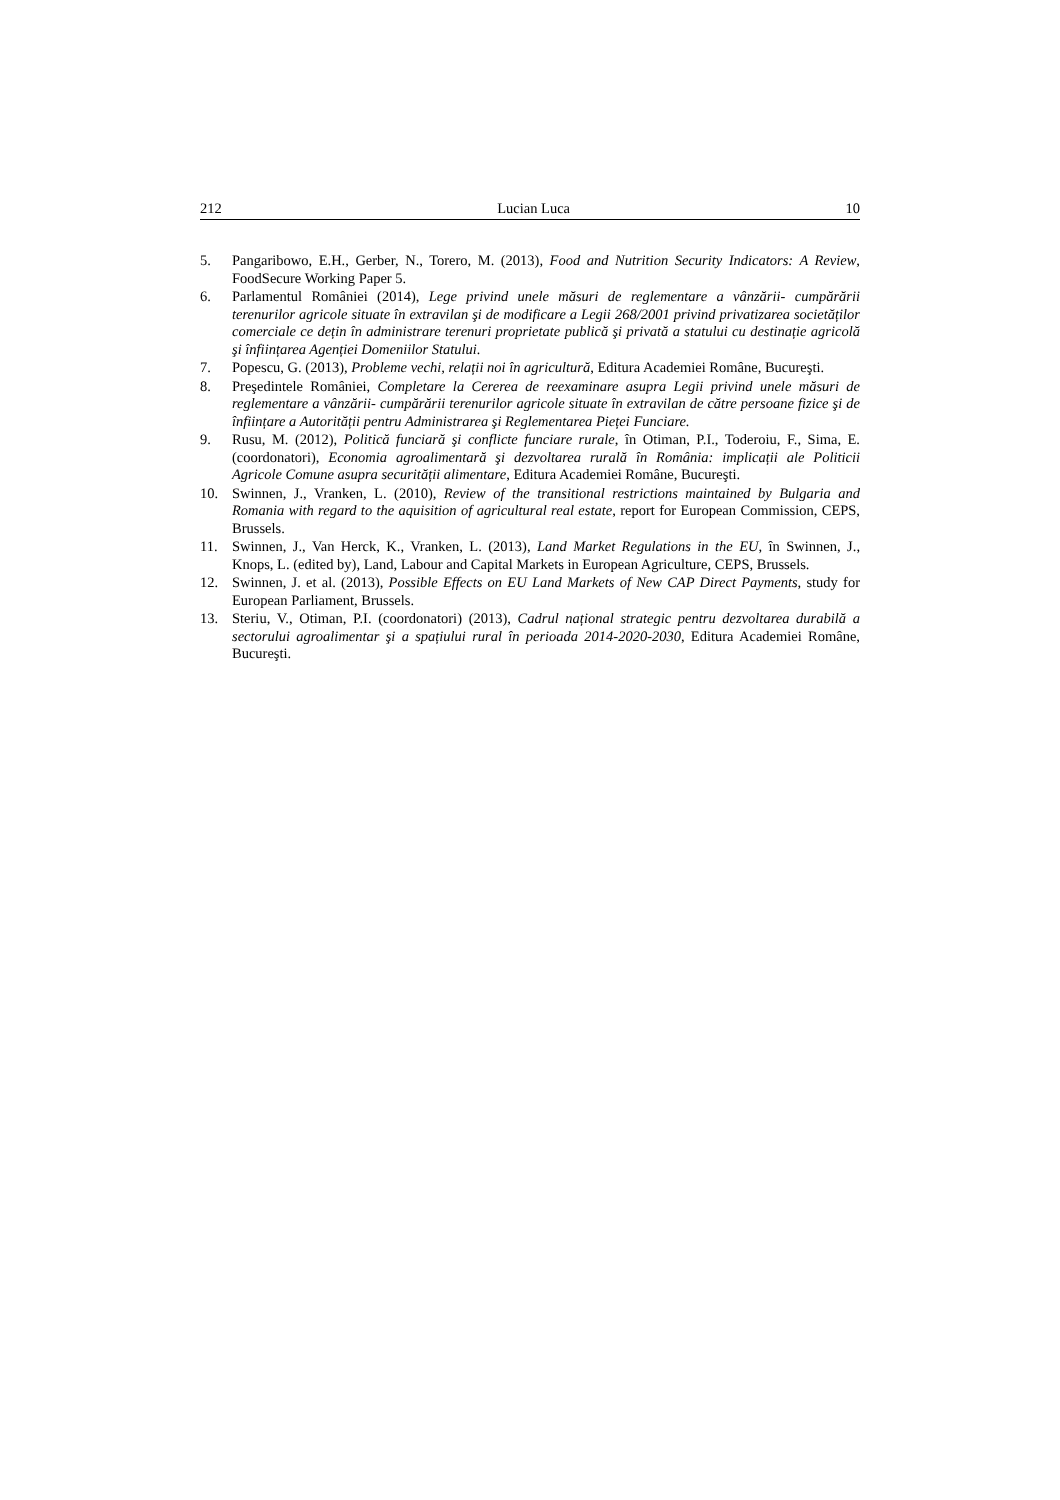212 Lucian Luca 10
5. Pangaribowo, E.H., Gerber, N., Torero, M. (2013), Food and Nutrition Security Indicators: A Review, FoodSecure Working Paper 5.
6. Parlamentul României (2014), Lege privind unele măsuri de reglementare a vânzării- cumpărării terenurilor agricole situate în extravilan şi de modificare a Legii 268/2001 privind privatizarea societăților comerciale ce dețin în administrare terenuri proprietate publică şi privată a statului cu destinație agricolă şi înființarea Agenției Domeniilor Statului.
7. Popescu, G. (2013), Probleme vechi, relații noi în agricultură, Editura Academiei Române, Bucureşti.
8. Preşedintele României, Completare la Cererea de reexaminare asupra Legii privind unele măsuri de reglementare a vânzării- cumpărării terenurilor agricole situate în extravilan de către persoane fizice şi de înființare a Autorității pentru Administrarea şi Reglementarea Pieței Funciare.
9. Rusu, M. (2012), Politică funciară şi conflicte funciare rurale, în Otiman, P.I., Toderoiu, F., Sima, E. (coordonatori), Economia agroalimentară şi dezvoltarea rurală în România: implicații ale Politicii Agricole Comune asupra securității alimentare, Editura Academiei Române, Bucureşti.
10. Swinnen, J., Vranken, L. (2010), Review of the transitional restrictions maintained by Bulgaria and Romania with regard to the aquisition of agricultural real estate, report for European Commission, CEPS, Brussels.
11. Swinnen, J., Van Herck, K., Vranken, L. (2013), Land Market Regulations in the EU, în Swinnen, J., Knops, L. (edited by), Land, Labour and Capital Markets in European Agriculture, CEPS, Brussels.
12. Swinnen, J. et al. (2013), Possible Effects on EU Land Markets of New CAP Direct Payments, study for European Parliament, Brussels.
13. Steriu, V., Otiman, P.I. (coordonatori) (2013), Cadrul național strategic pentru dezvoltarea durabilă a sectorului agroalimentar şi a spațiului rural în perioada 2014-2020-2030, Editura Academiei Române, Bucureşti.